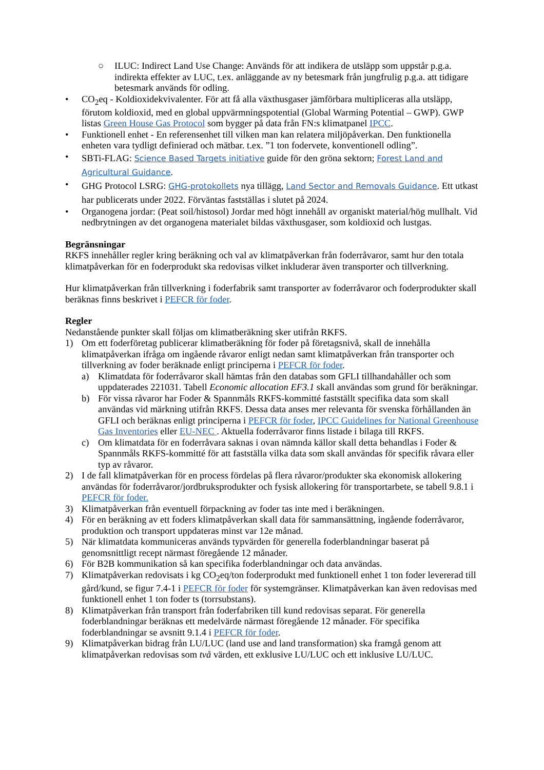○ ILUC: Indirect Land Use Change: Används för att indikera de utsläpp som uppstår p.g.a. indirekta effekter av LUC, t.ex. anläggande av ny betesmark från jungfrulig p.g.a. att tidigare betesmark används för odling.
• CO<sub>2</sub>eq - Koldioxidekvivalenter. För att få alla växthusgaser jämförbara multipliceras alla utsläpp, förutom koldioxid, med en global uppvärmningspotential (Global Warming Potential – GWP). GWP listas Green House Gas Protocol som bygger på data från FN:s klimatpanel IPCC.
• Funktionell enhet - En referensenhet till vilken man kan relatera miljöpåverkan. Den funktionella enheten vara tydligt definierad och mätbar. t.ex. ”1 ton fodervete, konventionell odling”.
•
SBTi-FLAG: Science Based Targets initiative guide för den gröna sektorn; Forest Land and Agricultural Guidance.
•
GHG Protocol LSRG: GHG-protokollets nya tillägg, Land Sector and Removals Guidance. Ett utkast har publicerats under 2022. Förväntas fastställas i slutet på 2024.
• Organogena jordar: (Peat soil/histosol) Jordar med högt innehåll av organiskt material/hög mullhalt. Vid nedbrytningen av det organogena materialet bildas växthusgaser, som koldioxid och lustgas.
Begränsningar
RKFS innehåller regler kring beräkning och val av klimatpåverkan från foderråvaror, samt hur den totala klimatpåverkan för en foderprodukt ska redovisas vilket inkluderar även transporter och tillverkning.
Hur klimatpåverkan från tillverkning i foderfabrik samt transporter av foderråvaror och foderprodukter skall beräknas finns beskrivet i PEFCR för foder.
Regler
Nedanstående punkter skall följas om klimatberäkning sker utifrån RKFS.
1) Om ett foderföretag publicerar klimatberäkning för foder på företagsnivå, skall de innehålla klimatpåverkan ifråga om ingående råvaror enligt nedan samt klimatpåverkan från transporter och tillverkning av foder beräknade enligt principerna i PEFCR för foder.
a) Klimatdata för foderråvaror skall hämtas från den databas som GFLI tillhandahåller och som uppdaterades 221031. Tabell Economic allocation EF3.1 skall användas som grund för beräkningar.
b) För vissa råvaror har Foder & Spannmåls RKFS-kommitté fastställt specifika data som skall användas vid märkning utifrån RKFS. Dessa data anses mer relevanta för svenska förhållanden än GFLI och beräknas enligt principerna i PEFCR för foder, IPCC Guidelines for National Greenhouse Gas Inventories eller EU-NEC . Aktuella foderråvaror finns listade i bilaga till RKFS.
c) Om klimatdata för en foderråvara saknas i ovan nämnda källor skall detta behandlas i Foder & Spannmåls RKFS-kommitté för att fastställa vilka data som skall användas för specifik råvara eller typ av råvaror.
2) I de fall klimatpåverkan för en process fördelas på flera råvaror/produkter ska ekonomisk allokering användas för foderråvaror/jordbruksprodukter och fysisk allokering för transportarbete, se tabell 9.8.1 i PEFCR för foder.
3) Klimatpåverkan från eventuell förpackning av foder tas inte med i beräkningen.
4) För en beräkning av ett foders klimatpåverkan skall data för sammansättning, ingående foderråvaror, produktion och transport uppdateras minst var 12e månad.
5) När klimatdata kommuniceras används typvärden för generella foderblandningar baserat på genomsnittligt recept närmast föregående 12 månader.
6) För B2B kommunikation så kan specifika foderblandningar och data användas.
7) Klimatpåverkan redovisats i kg CO<sub>2</sub>eq/ton foderprodukt med funktionell enhet 1 ton foder levererad till gård/kund, se figur 7.4-1 i PEFCR för foder för systemgränser. Klimatpåverkan kan även redovisas med funktionell enhet 1 ton foder ts (torrsubstans).
8) Klimatpåverkan från transport från foderfabriken till kund redovisas separat. För generella foderblandningar beräknas ett medelvärde närmast föregående 12 månader. För specifika foderblandningar se avsnitt 9.1.4 i PEFCR för foder.
9) Klimatpåverkan bidrag från LU/LUC (land use and land transformation) ska framgå genom att klimatpåverkan redovisas som två värden, ett exklusive LU/LUC och ett inklusive LU/LUC.